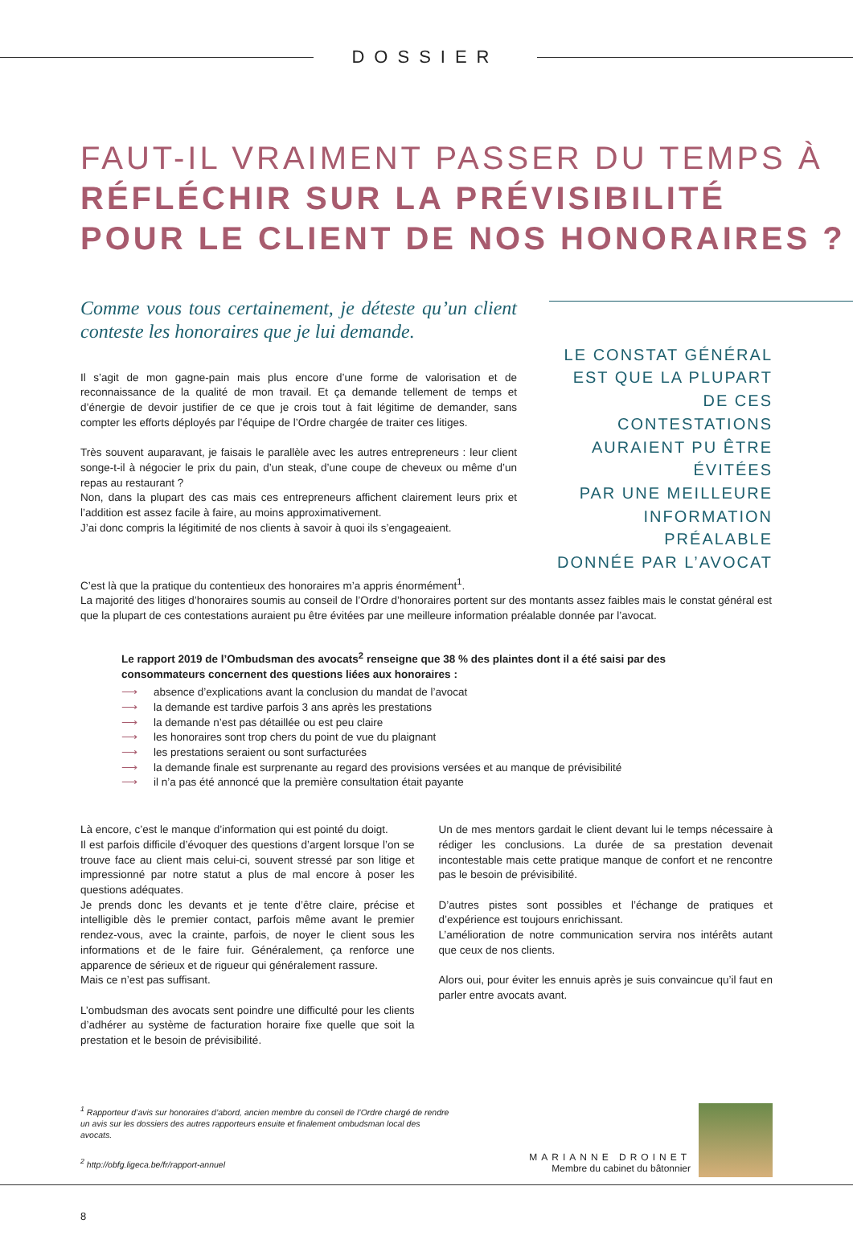DOSSIER
FAUT-IL VRAIMENT PASSER DU TEMPS À
RÉFLÉCHIR SUR LA PRÉVISIBILITÉ
POUR LE CLIENT DE NOS HONORAIRES ?
Comme vous tous certainement, je déteste qu’un client conteste les honoraires que je lui demande.
Il s’agit de mon gagne-pain mais plus encore d’une forme de valorisation et de reconnaissance de la qualité de mon travail. Et ça demande tellement de temps et d’énergie de devoir justifier de ce que je crois tout à fait légitime de demander, sans compter les efforts déployés par l’équipe de l’Ordre chargée de traiter ces litiges.
Très souvent auparavant, je faisais le parallèle avec les autres entrepreneurs : leur client songe-t-il à négocier le prix du pain, d’un steak, d’une coupe de cheveux ou même d’un repas au restaurant ?
Non, dans la plupart des cas mais ces entrepreneurs affichent clairement leurs prix et l’addition est assez facile à faire, au moins approximativement.
J’ai donc compris la légitimité de nos clients à savoir à quoi ils s’engageaient.
LE CONSTAT GÉNÉRAL
EST QUE LA PLUPART
DE CES CONTESTATIONS
AURAIENT PU ÊTRE ÉVITÉES
PAR UNE MEILLEURE
INFORMATION PRÉALABLE
DONNÉE PAR L’AVOCAT
C’est là que la pratique du contentieux des honoraires m’a appris énormément<sup>1</sup>.
La majorité des litiges d’honoraires soumis au conseil de l’Ordre d’honoraires portent sur des montants assez faibles mais le constat général est que la plupart de ces contestations auraient pu être évitées par une meilleure information préalable donnée par l’avocat.
Le rapport 2019 de l’Ombudsman des avocats<sup>2</sup> renseigne que 38 % des plaintes dont il a été saisi par des consommateurs concernent des questions liées aux honoraires :
⟶ absence d’explications avant la conclusion du mandat de l’avocat
⟶ la demande est tardive parfois 3 ans après les prestations
⟶ la demande n’est pas détaillée ou est peu claire
⟶ les honoraires sont trop chers du point de vue du plaignant
⟶ les prestations seraient ou sont surfacturées
⟶ la demande finale est surprenante au regard des provisions versées et au manque de prévisibilité
⟶ il n’a pas été annoncé que la première consultation était payante
Là encore, c’est le manque d’information qui est pointé du doigt.
Il est parfois difficile d’évoquer des questions d’argent lorsque l’on se trouve face au client mais celui-ci, souvent stressé par son litige et impressionné par notre statut a plus de mal encore à poser les questions adéquates.
Je prends donc les devants et je tente d’être claire, précise et intelligible dès le premier contact, parfois même avant le premier rendez-vous, avec la crainte, parfois, de noyer le client sous les informations et de le faire fuir. Généralement, ça renforce une apparence de sérieux et de rigueur qui généralement rassure.
Mais ce n’est pas suffisant.
L’ombudsman des avocats sent poindre une difficulté pour les clients d’adhérer au système de facturation horaire fixe quelle que soit la prestation et le besoin de prévisibilité.
Un de mes mentors gardait le client devant lui le temps nécessaire à rédiger les conclusions. La durée de sa prestation devenait incontestable mais cette pratique manque de confort et ne rencontre pas le besoin de prévisibilité.
D’autres pistes sont possibles et l’échange de pratiques et d’expérience est toujours enrichissant.
L’amélioration de notre communication servira nos intérêts autant que ceux de nos clients.
Alors oui, pour éviter les ennuis après je suis convaincue qu’il faut en parler entre avocats avant.
<sup>1</sup> Rapporteur d’avis sur honoraires d’abord, ancien membre du conseil de l’Ordre chargé de rendre un avis sur les dossiers des autres rapporteurs ensuite et finalement ombudsman local des avocats.
<sup>2</sup> http://obfg.ligeca.be/fr/rapport-annuel
MARIANNE DROINET
Membre du cabinet du bâtonnier
8